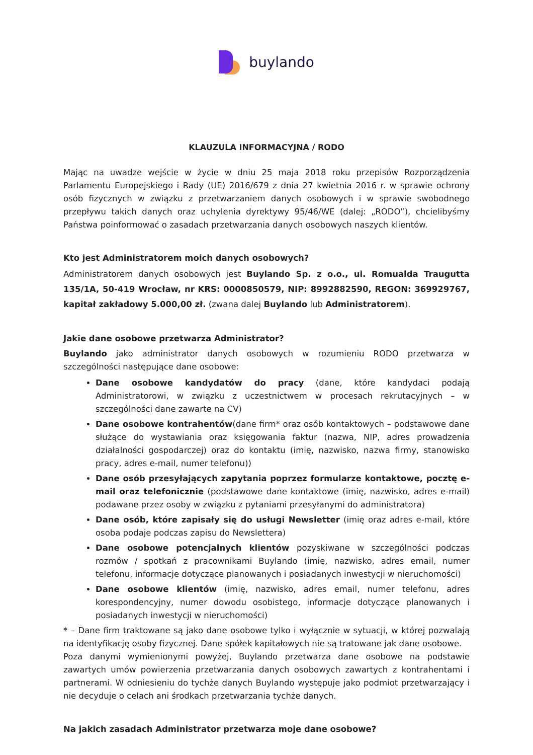buylando
KLAUZULA INFORMACYJNA / RODO
Mając na uwadze wejście w życie w dniu 25 maja 2018 roku przepisów Rozporządzenia Parlamentu Europejskiego i Rady (UE) 2016/679 z dnia 27 kwietnia 2016 r. w sprawie ochrony osób fizycznych w związku z przetwarzaniem danych osobowych i w sprawie swobodnego przepływu takich danych oraz uchylenia dyrektywy 95/46/WE (dalej: „RODO”), chcielibyśmy Państwa poinformować o zasadach przetwarzania danych osobowych naszych klientów.
Kto jest Administratorem moich danych osobowych?
Administratorem danych osobowych jest Buylando Sp. z o.o., ul. Romualda Traugutta 135/1A, 50-419 Wrocław, nr KRS: 0000850579, NIP: 8992882590, REGON: 369929767, kapitał zakładowy 5.000,00 zł. (zwana dalej Buylando lub Administratorem).
Jakie dane osobowe przetwarza Administrator?
Buylando jako administrator danych osobowych w rozumieniu RODO przetwarza w szczególności następujące dane osobowe:
Dane osobowe kandydatów do pracy (dane, które kandydaci podają Administratorowi, w związku z uczestnictwem w procesach rekrutacyjnych – w szczególności dane zawarte na CV)
Dane osobowe kontrahentów(dane firm* oraz osób kontaktowych – podstawowe dane służące do wystawiania oraz księgowania faktur (nazwa, NIP, adres prowadzenia działalności gospodarczej) oraz do kontaktu (imię, nazwisko, nazwa firmy, stanowisko pracy, adres e-mail, numer telefonu))
Dane osób przesyłających zapytania poprzez formularze kontaktowe, pocztę e-mail oraz telefonicznie (podstawowe dane kontaktowe (imię, nazwisko, adres e-mail) podawane przez osoby w związku z pytaniami przesyłanymi do administratora)
Dane osób, które zapisały się do usługi Newsletter (imię oraz adres e-mail, które osoba podaje podczas zapisu do Newslettera)
Dane osobowe potencjalnych klientów pozyskiwane w szczególności podczas rozmów / spotkań z pracownikami Buylando (imię, nazwisko, adres email, numer telefonu, informacje dotyczące planowanych i posiadanych inwestycji w nieruchomości)
Dane osobowe klientów (imię, nazwisko, adres email, numer telefonu, adres korespondencyjny, numer dowodu osobistego, informacje dotyczące planowanych i posiadanych inwestycji w nieruchomości)
* – Dane firm traktowane są jako dane osobowe tylko i wyłącznie w sytuacji, w której pozwalają na identyfikację osoby fizycznej. Dane spółek kapitałowych nie są tratowane jak dane osobowe.
Poza danymi wymienionymi powyżej, Buylando przetwarza dane osobowe na podstawie zawartych umów powierzenia przetwarzania danych osobowych zawartych z kontrahentami i partnerami. W odniesieniu do tychże danych Buylando występuje jako podmiot przetwarzający i nie decyduje o celach ani środkach przetwarzania tychże danych.
Na jakich zasadach Administrator przetwarza moje dane osobowe?